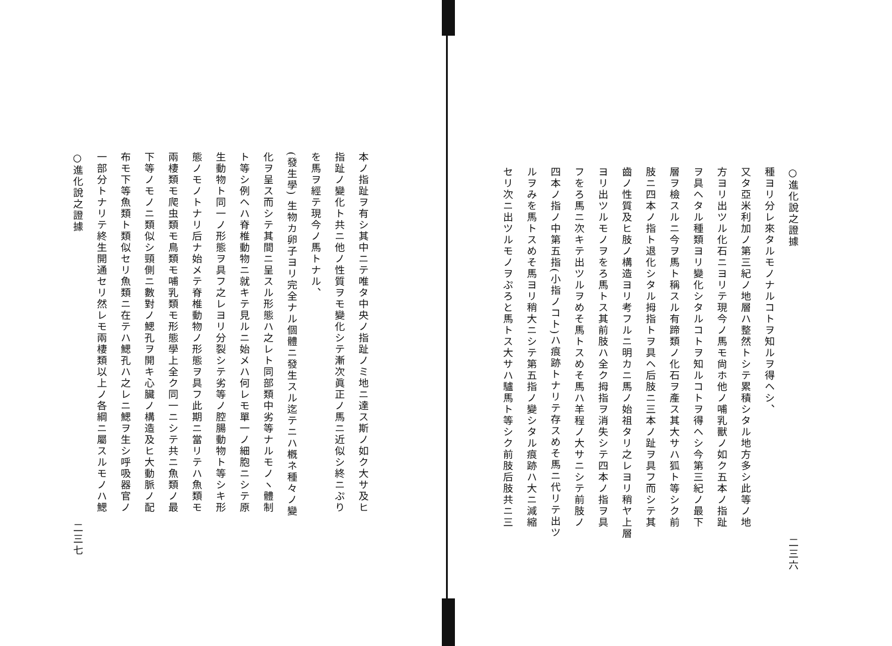○進化說之證據 二三六
種ヨリ分レ來タルモノナルコトヲ知ルヲ得ヘシ、
又タ亞米利加ノ第三紀ノ地層ハ整然トシテ累積シタル地方多シ此等ノ地
方ヨリ出ツル化石ニヨリテ現今ノ馬モ尙ホ他ノ哺乳獸ノ如ク五本ノ指趾
ヲ具ヘタル種類ヨリ變化シタルコトヲ知ルコトヲ得ヘシ今第三紀ノ最下
層ヲ檢スルニ今ヲ馬ト稱スル有蹄類ノ化石ヲ產ス其大サハ狐ト等シク前
肢ニ四本ノ指ト退化シタル拇指トヲ具ヘ后肢ニ三本ノ趾ヲ具フ而シテ其
齒ノ性質及ヒ肢ノ構造ヨリ考フルニ明カニ馬ノ始祖タリ之レヨリ稍ヤ上層
ヨリ出ツルモノヲをろ馬トス其前肢ハ全ク拇指ヲ消失シテ四本ノ指ヲ具
フをろ馬ニ次キテ出ツルヲめそ馬トスめそ馬ハ羊程ノ大サニシテ前肢ノ
四本ノ指ノ中第五指(小指ノコト)ハ痕跡トナリテ存スめそ馬ニ代リテ出ツ
ルヲみを馬トスめそ馬ヨリ稍大ニシテ第五指ノ變シタル痕跡ハ大ニ減縮
セリ次ニ出ツルモノヲぷろと馬トス大サハ驢馬ト等シク前肢后肢共ニ三
本ノ指趾ヲ有シ其中ニテ唯タ中央ノ指趾ノミ地ニ達ス斯ノ如ク大サ及ヒ
指趾ノ變化ト共ニ他ノ性質ヲモ變化シテ漸次眞正ノ馬ニ近似シ終ニぷり
を馬ヲ經テ現今ノ馬トナル、
(發生學) 生物カ卵子ヨリ完全ナル個體ニ發生スル迄テニハ槪ネ種々ノ變
化ヲ呈ス而シテ其間ニ呈スル形態ハ之レト同部類中劣等ナルモノヽ體制
ト等シ例ヘハ脊椎動物ニ就キテ見ルニ始メハ何レモ單一ノ細胞ニシテ原
生動物ト同一ノ形態ヲ具フ之レヨリ分裂シテ劣等ノ腔腸動物ト等シキ形
態ノモノトナリ后ナ始メテ脊椎動物ノ形態ヲ具フ此期ニ當リテハ魚類モ
兩棲類モ爬虫類モ鳥類モ哺乳類モ形態學上全ク同一ニシテ共ニ魚類ノ最
下等ノモノニ類似シ頸側ニ數對ノ鰓孔ヲ開キ心臟ノ構造及ヒ大動脈ノ配
布モ下等魚類ト類似セリ魚類ニ在テハ鰓孔ハ之レニ鰓ヲ生シ呼吸器官ノ
一部分トナリテ終生開通セリ然レモ兩棲類以上ノ各綱ニ屬スルモノハ鰓
○進化說之證據 二三七